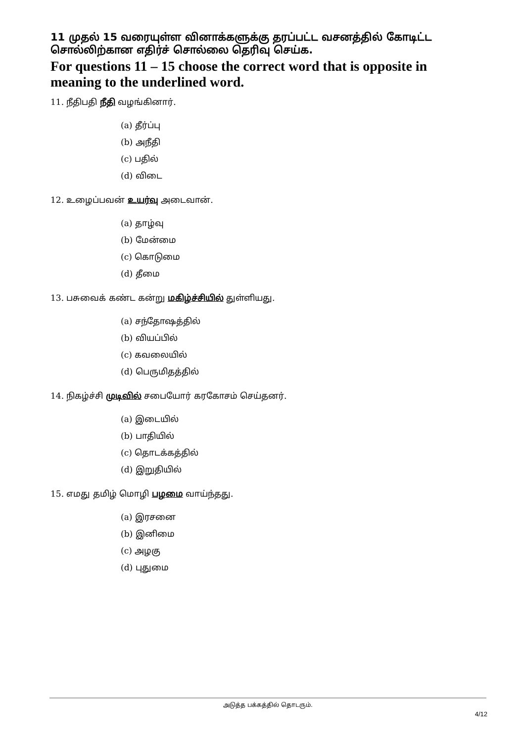11 முதல் 15 வரையுள்ள வினாக்களுக்கு தரப்பட்ட வசனத்தில் கோடிட்ட சொல்லிற்கான எதிர்ச் சொல்லை தெரிவு செய்க.
For questions 11 – 15 choose the correct word that is opposite in meaning to the underlined word.
11. நீதிபதி நீதி வழங்கினார்.
(a) தீர்ப்பு
(b) அநீதி
(c) பதில்
(d) விடை
12. உழைப்பவன் உயர்வு அடைவான்.
(a) தாழ்வு
(b) மேன்மை
(c) கொடுமை
(d) தீமை
13. பசுவைக் கண்ட கன்று மகிழ்ச்சியில் துள்ளியது.
(a) சந்தோஷத்தில்
(b) வியப்பில்
(c) கவலையில்
(d) பெருமிதத்தில்
14. நிகழ்ச்சி முடிவில் சபையோர் கரகோசம் செய்தனர்.
(a) இடையில்
(b) பாதியில்
(c) தொடக்கத்தில்
(d) இறுதியில்
15. எமது தமிழ் மொழி பழமை வாய்ந்தது.
(a) இரசனை
(b) இனிமை
(c) அழகு
(d) புதுமை
அடுத்த பக்கத்தில் தொடரும்.
4/12